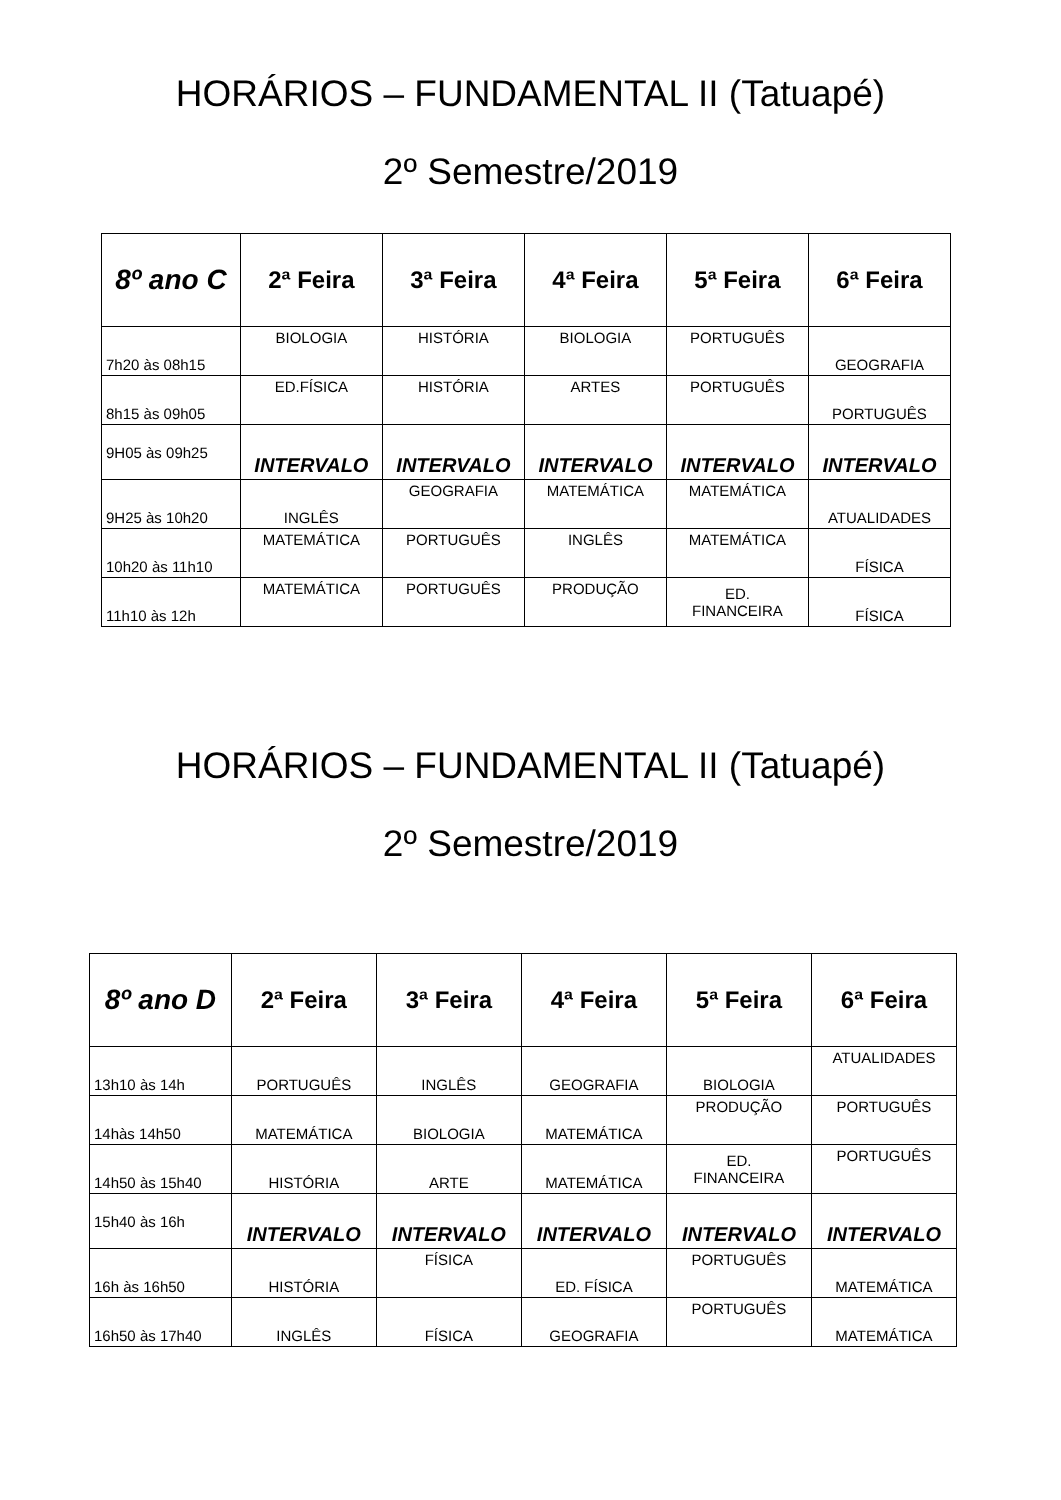HORÁRIOS – FUNDAMENTAL II (Tatuapé)
2º Semestre/2019
| 8º ano C | 2ª Feira | 3ª Feira | 4ª Feira | 5ª Feira | 6ª Feira |
| --- | --- | --- | --- | --- | --- |
| 7h20 às 08h15 | BIOLOGIA | HISTÓRIA | BIOLOGIA | PORTUGUÊS | GEOGRAFIA |
| 8h15 às 09h05 | ED.FÍSICA | HISTÓRIA | ARTES | PORTUGUÊS | PORTUGUÊS |
| 9H05 às 09h25 | INTERVALO | INTERVALO | INTERVALO | INTERVALO | INTERVALO |
| 9H25 às 10h20 | INGLÊS | GEOGRAFIA | MATEMÁTICA | MATEMÁTICA | ATUALIDADES |
| 10h20 às 11h10 | MATEMÁTICA | PORTUGUÊS | INGLÊS | MATEMÁTICA | FÍSICA |
| 11h10 às 12h | MATEMÁTICA | PORTUGUÊS | PRODUÇÃO | ED. FINANCEIRA | FÍSICA |
HORÁRIOS – FUNDAMENTAL II (Tatuapé)
2º Semestre/2019
| 8º ano D | 2ª Feira | 3ª Feira | 4ª Feira | 5ª Feira | 6ª Feira |
| --- | --- | --- | --- | --- | --- |
| 13h10 às 14h | PORTUGUÊS | INGLÊS | GEOGRAFIA | BIOLOGIA | ATUALIDADES |
| 14hàs 14h50 | MATEMÁTICA | BIOLOGIA | MATEMÁTICA | PRODUÇÃO | PORTUGUÊS |
| 14h50 às 15h40 | HISTÓRIA | ARTE | MATEMÁTICA | ED. FINANCEIRA | PORTUGUÊS |
| 15h40 às 16h | INTERVALO | INTERVALO | INTERVALO | INTERVALO | INTERVALO |
| 16h às 16h50 | HISTÓRIA | FÍSICA | ED. FÍSICA | PORTUGUÊS | MATEMÁTICA |
| 16h50 às 17h40 | INGLÊS | FÍSICA | GEOGRAFIA | PORTUGUÊS | MATEMÁTICA |